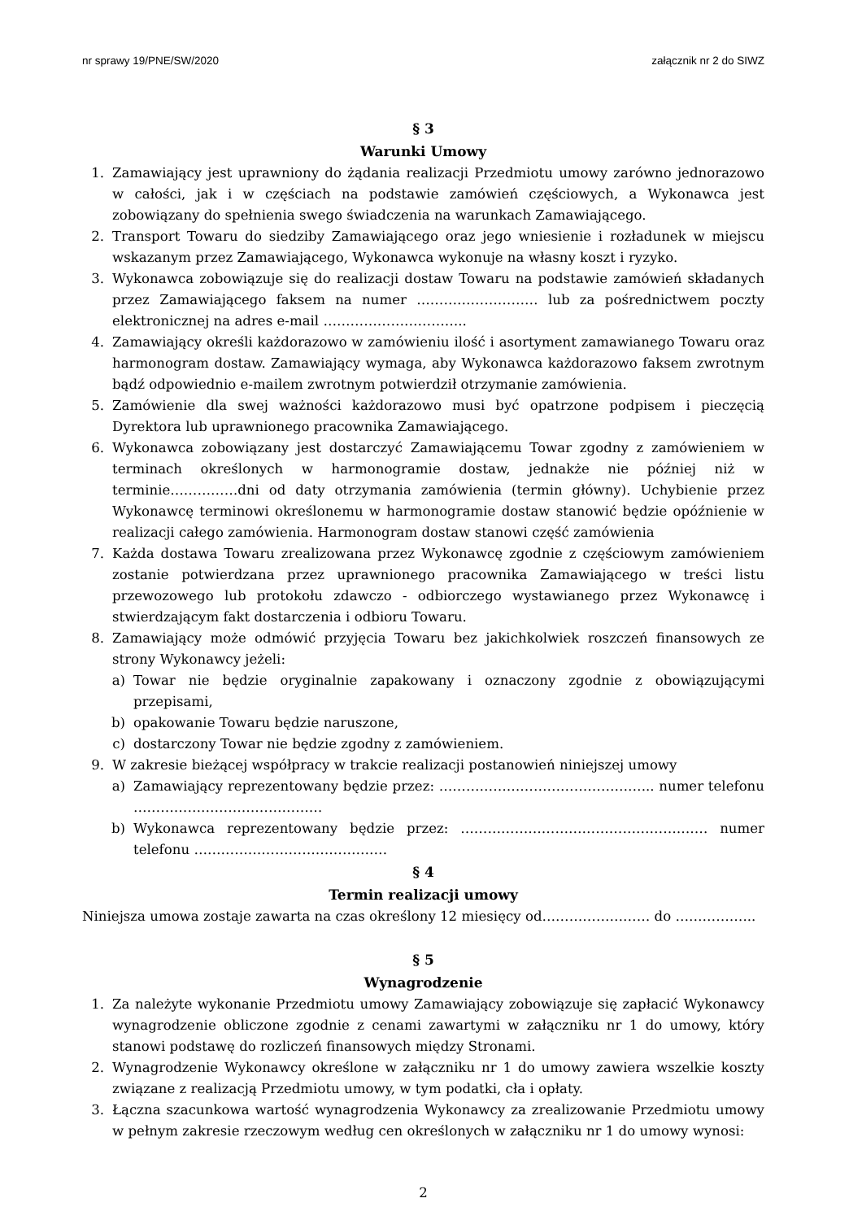nr sprawy 19/PNE/SW/2020 załącznik nr 2 do SIWZ
§ 3
Warunki Umowy
1. Zamawiający jest uprawniony do żądania realizacji Przedmiotu umowy zarówno jednorazowo w całości, jak i w częściach na podstawie zamówień częściowych, a Wykonawca jest zobowiązany do spełnienia swego świadczenia na warunkach Zamawiającego.
2. Transport Towaru do siedziby Zamawiającego oraz jego wniesienie i rozładunek w miejscu wskazanym przez Zamawiającego, Wykonawca wykonuje na własny koszt i ryzyko.
3. Wykonawca zobowiązuje się do realizacji dostaw Towaru na podstawie zamówień składanych przez Zamawiającego faksem na numer ……………………… lub za pośrednictwem poczty elektronicznej na adres e-mail …………………………..
4. Zamawiający określi każdorazowo w zamówieniu ilość i asortyment zamawianego Towaru oraz harmonogram dostaw. Zamawiający wymaga, aby Wykonawca każdorazowo faksem zwrotnym bądź odpowiednio e-mailem zwrotnym potwierdził otrzymanie zamówienia.
5. Zamówienie dla swej ważności każdorazowo musi być opatrzone podpisem i pieczęcią Dyrektora lub uprawnionego pracownika Zamawiającego.
6. Wykonawca zobowiązany jest dostarczyć Zamawiającemu Towar zgodny z zamówieniem w terminach określonych w harmonogramie dostaw, jednakże nie później niż w terminie……………dni od daty otrzymania zamówienia (termin główny). Uchybienie przez Wykonawcę terminowi określonemu w harmonogramie dostaw stanowić będzie opóźnienie w realizacji całego zamówienia. Harmonogram dostaw stanowi część zamówienia
7. Każda dostawa Towaru zrealizowana przez Wykonawcę zgodnie z częściowym zamówieniem zostanie potwierdzana przez uprawnionego pracownika Zamawiającego w treści listu przewozowego lub protokołu zdawczo - odbiorczego wystawianego przez Wykonawcę i stwierdzającym fakt dostarczenia i odbioru Towaru.
8. Zamawiający może odmówić przyjęcia Towaru bez jakichkolwiek roszczeń finansowych ze strony Wykonawcy jeżeli:
a) Towar nie będzie oryginalnie zapakowany i oznaczony zgodnie z obowiązującymi przepisami,
b) opakowanie Towaru będzie naruszone,
c) dostarczony Towar nie będzie zgodny z zamówieniem.
9. W zakresie bieżącej współpracy w trakcie realizacji postanowień niniejszej umowy
a) Zamawiający reprezentowany będzie przez: ………………………………………... numer telefonu ……………………………………
b) Wykonawca reprezentowany będzie przez: ………………………………………………. numer telefonu …………………………………….
§ 4
Termin realizacji umowy
Niniejsza umowa zostaje zawarta na czas określony 12 miesięcy od…………………… do ……………...
§ 5
Wynagrodzenie
1. Za należyte wykonanie Przedmiotu umowy Zamawiający zobowiązuje się zapłacić Wykonawcy wynagrodzenie obliczone zgodnie z cenami zawartymi w załączniku nr 1 do umowy, który stanowi podstawę do rozliczeń finansowych między Stronami.
2. Wynagrodzenie Wykonawcy określone w załączniku nr 1 do umowy zawiera wszelkie koszty związane z realizacją Przedmiotu umowy, w tym podatki, cła i opłaty.
3. Łączna szacunkowa wartość wynagrodzenia Wykonawcy za zrealizowanie Przedmiotu umowy w pełnym zakresie rzeczowym według cen określonych w załączniku nr 1 do umowy wynosi:
2